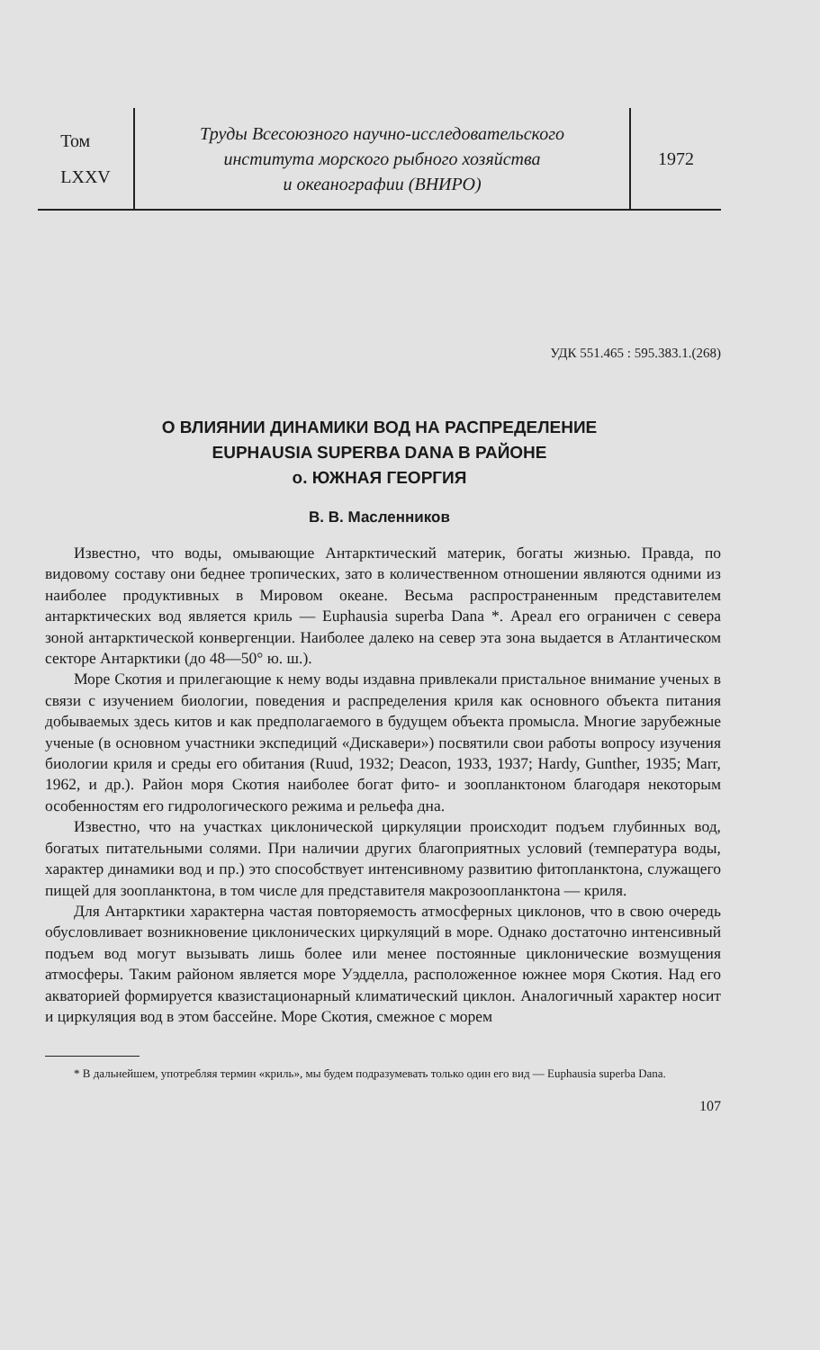Том
LXXV
Труды Всесоюзного научно-исследовательского
института морского рыбного хозяйства
и океанографии (ВНИРО)
1972
УДК 551.465 : 595.383.1.(268)
О ВЛИЯНИИ ДИНАМИКИ ВОД НА РАСПРЕДЕЛЕНИЕ
EUPHAUSIA SUPERBA DANA В РАЙОНЕ
о. ЮЖНАЯ ГЕОРГИЯ
В. В. Масленников
Известно, что воды, омывающие Антарктический материк, богаты жизнью. Правда, по видовому составу они беднее тропических, зато в количественном отношении являются одними из наиболее продуктивных в Мировом океане. Весьма распространенным представителем антарктических вод является криль — Euphausia superba Dana *. Ареал его ограничен с севера зоной антарктической конвергенции. Наиболее далеко на север эта зона выдается в Атлантическом секторе Антарктики (до 48—50° ю. ш.).
Море Скотия и прилегающие к нему воды издавна привлекали пристальное внимание ученых в связи с изучением биологии, поведения и распределения криля как основного объекта питания добываемых здесь китов и как предполагаемого в будущем объекта промысла. Многие зарубежные ученые (в основном участники экспедиций «Дискавери») посвятили свои работы вопросу изучения биологии криля и среды его обитания (Ruud, 1932; Deacon, 1933, 1937; Hardy, Gunther, 1935; Marr, 1962, и др.). Район моря Скотия наиболее богат фито- и зоопланктоном благодаря некоторым особенностям его гидрологического режима и рельефа дна.
Известно, что на участках циклонической циркуляции происходит подъем глубинных вод, богатых питательными солями. При наличии других благоприятных условий (температура воды, характер динамики вод и пр.) это способствует интенсивному развитию фитопланктона, служащего пищей для зоопланктона, в том числе для представителя макрозоопланктона — криля.
Для Антарктики характерна частая повторяемость атмосферных циклонов, что в свою очередь обусловливает возникновение циклонических циркуляций в море. Однако достаточно интенсивный подъем вод могут вызывать лишь более или менее постоянные циклонические возмущения атмосферы. Таким районом является море Уэдделла, расположенное южнее моря Скотия. Над его акваторией формируется квазистационарный климатический циклон. Аналогичный характер носит и циркуляция вод в этом бассейне. Море Скотия, смежное с морем
* В дальнейшем, употребляя термин «криль», мы будем подразумевать только один его вид — Euphausia superba Dana.
107